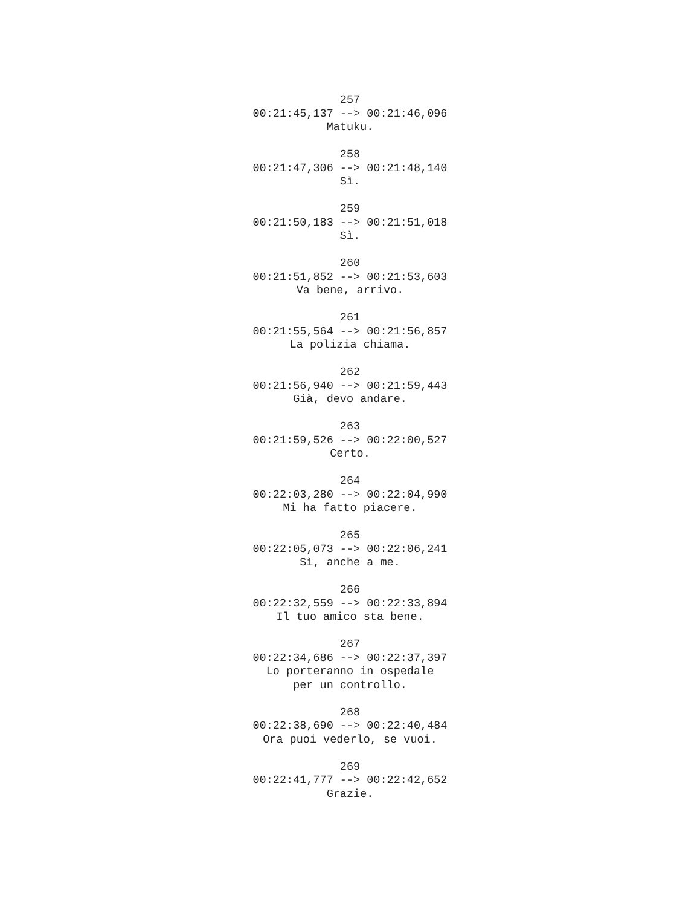257
00:21:45,137 --> 00:21:46,096
Matuku.
258
00:21:47,306 --> 00:21:48,140
Sì.
259
00:21:50,183 --> 00:21:51,018
Sì.
260
00:21:51,852 --> 00:21:53,603
Va bene, arrivo.
261
00:21:55,564 --> 00:21:56,857
La polizia chiama.
262
00:21:56,940 --> 00:21:59,443
Già, devo andare.
263
00:21:59,526 --> 00:22:00,527
Certo.
264
00:22:03,280 --> 00:22:04,990
Mi ha fatto piacere.
265
00:22:05,073 --> 00:22:06,241
Sì, anche a me.
266
00:22:32,559 --> 00:22:33,894
Il tuo amico sta bene.
267
00:22:34,686 --> 00:22:37,397
Lo porteranno in ospedale
per un controllo.
268
00:22:38,690 --> 00:22:40,484
Ora puoi vederlo, se vuoi.
269
00:22:41,777 --> 00:22:42,652
Grazie.